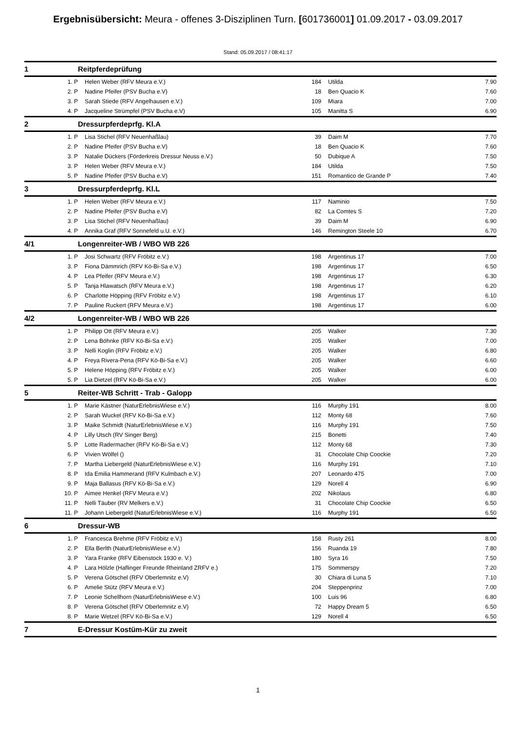Ergebnisübersicht: Meura - offenes 3-Disziplinen Turn. [601736001] 01.09.2017 - 03.09.2017
Stand: 05.09.2017 / 08:41:17
| 1 | Reitpferdeprüfung | | | |
| 1. P | Helen Weber (RFV Meura e.V.) | 184 | Utilda | 7.90 |
| 2. P | Nadine Pfeifer (PSV Bucha e.V) | 18 | Ben Quacio K | 7.60 |
| 3. P | Sarah Stiede (RFV Angelhausen e.V.) | 109 | Miara | 7.00 |
| 4. P | Jacqueline Strümpfel (PSV Bucha e.V) | 105 | Manitta S | 6.90 |
| 2 | Dressurpferdeprfg. Kl.A | | | |
| 1. P | Lisa Stichel (RFV Neuenhaßlau) | 39 | Daim M | 7.70 |
| 2. P | Nadine Pfeifer (PSV Bucha e.V) | 18 | Ben Quacio K | 7.60 |
| 3. P | Natalie Dückers (Förderkreis Dressur Neuss e.V.) | 50 | Dubique A | 7.50 |
| 3. P | Helen Weber (RFV Meura e.V.) | 184 | Utilda | 7.50 |
| 5. P | Nadine Pfeifer (PSV Bucha e.V) | 151 | Romantico de Grande P | 7.40 |
| 3 | Dressurpferdeprfg. Kl.L | | | |
| 1. P | Helen Weber (RFV Meura e.V.) | 117 | Naminio | 7.50 |
| 2. P | Nadine Pfeifer (PSV Bucha e.V) | 82 | La Comtes S | 7.20 |
| 3. P | Lisa Stichel (RFV Neuenhaßlau) | 39 | Daim M | 6.90 |
| 4. P | Annika Graf (RFV Sonnefeld u.U. e.V.) | 146 | Remington Steele 10 | 6.70 |
| 4/1 | Longenreiter-WB / WBO WB 226 | | | |
| 1. P | Josi Schwartz (RFV Fröbitz e.V.) | 198 | Argentinus 17 | 7.00 |
| 3. P | Fiona Dämmrich (RFV Kö-Bi-Sa e.V.) | 198 | Argentinus 17 | 6.50 |
| 4. P | Lea Pfeifer (RFV Meura e.V.) | 198 | Argentinus 17 | 6.30 |
| 5. P | Tanja Hlawatsch (RFV Meura e.V.) | 198 | Argentinus 17 | 6.20 |
| 6. P | Charlotte Höpping (RFV Fröbitz e.V.) | 198 | Argentinus 17 | 6.10 |
| 7. P | Pauline Ruckert (RFV Meura e.V.) | 198 | Argentinus 17 | 6.00 |
| 4/2 | Longenreiter-WB / WBO WB 226 | | | |
| 1. P | Philipp Ott (RFV Meura e.V.) | 205 | Walker | 7.30 |
| 2. P | Lena Böhnke (RFV Kö-Bi-Sa e.V.) | 205 | Walker | 7.00 |
| 3. P | Nelli Koglin (RFV Fröbitz e.V.) | 205 | Walker | 6.80 |
| 4. P | Freya Rivera-Pena (RFV Kö-Bi-Sa e.V.) | 205 | Walker | 6.60 |
| 5. P | Helene Höpping (RFV Fröbitz e.V.) | 205 | Walker | 6.00 |
| 5. P | Lia Dietzel (RFV Kö-Bi-Sa e.V.) | 205 | Walker | 6.00 |
| 5 | Reiter-WB Schritt - Trab - Galopp | | | |
| 1. P | Marie Kästner (NaturErlebnisWiese e.V.) | 116 | Murphy 191 | 8.00 |
| 2. P | Sarah Wuckel (RFV Kö-Bi-Sa e.V.) | 112 | Monty 68 | 7.60 |
| 3. P | Maike Schmidt (NaturErlebnisWiese e.V.) | 116 | Murphy 191 | 7.50 |
| 4. P | Lilly Utsch (RV Singer Berg) | 215 | Bonetti | 7.40 |
| 5. P | Lotte Radermacher (RFV Kö-Bi-Sa e.V.) | 112 | Monty 68 | 7.30 |
| 6. P | Vivien Wölfel () | 31 | Chocolate Chip Coockie | 7.20 |
| 7. P | Martha Liebergeld (NaturErlebnisWiese e.V.) | 116 | Murphy 191 | 7.10 |
| 8. P | Ida Emilia Hammerand (RFV Kulmbach e.V.) | 207 | Leonardo 475 | 7.00 |
| 9. P | Maja Ballasus (RFV Kö-Bi-Sa e.V.) | 129 | Norell 4 | 6.90 |
| 10. P | Aimee Henkel (RFV Meura e.V.) | 202 | Nikolaus | 6.80 |
| 11. P | Nelli Täuber (RV Melkers e.V.) | 31 | Chocolate Chip Coockie | 6.50 |
| 11. P | Johann Liebergeld (NaturErlebnisWiese e.V.) | 116 | Murphy 191 | 6.50 |
| 6 | Dressur-WB | | | |
| 1. P | Francesca Brehme (RFV Fröbitz e.V.) | 158 | Rusty 261 | 8.00 |
| 2. P | Ella Berlth (NaturErlebnisWiese e.V.) | 156 | Ruanda 19 | 7.80 |
| 3. P | Yara Franke (RFV Eibenstock 1930 e. V.) | 180 | Syra 16 | 7.50 |
| 4. P | Lara Hölzle (Haflinger Freunde Rheinland ZRFV e.) | 175 | Sommerspy | 7.20 |
| 5. P | Verena Götschel (RFV Oberlemnitz e.V) | 30 | Chiara di Luna 5 | 7.10 |
| 6. P | Amelie Stütz (RFV Meura e.V.) | 204 | Steppenprinz | 7.00 |
| 7. P | Leonie Schellhorn (NaturErlebnisWiese e.V.) | 100 | Luis 96 | 6.80 |
| 8. P | Verena Götschel (RFV Oberlemnitz e.V) | 72 | Happy Dream 5 | 6.50 |
| 8. P | Marie Wetzel (RFV Kö-Bi-Sa e.V.) | 129 | Norell 4 | 6.50 |
| 7 | E-Dressur Kostüm-Kür zu zweit | | | |
1